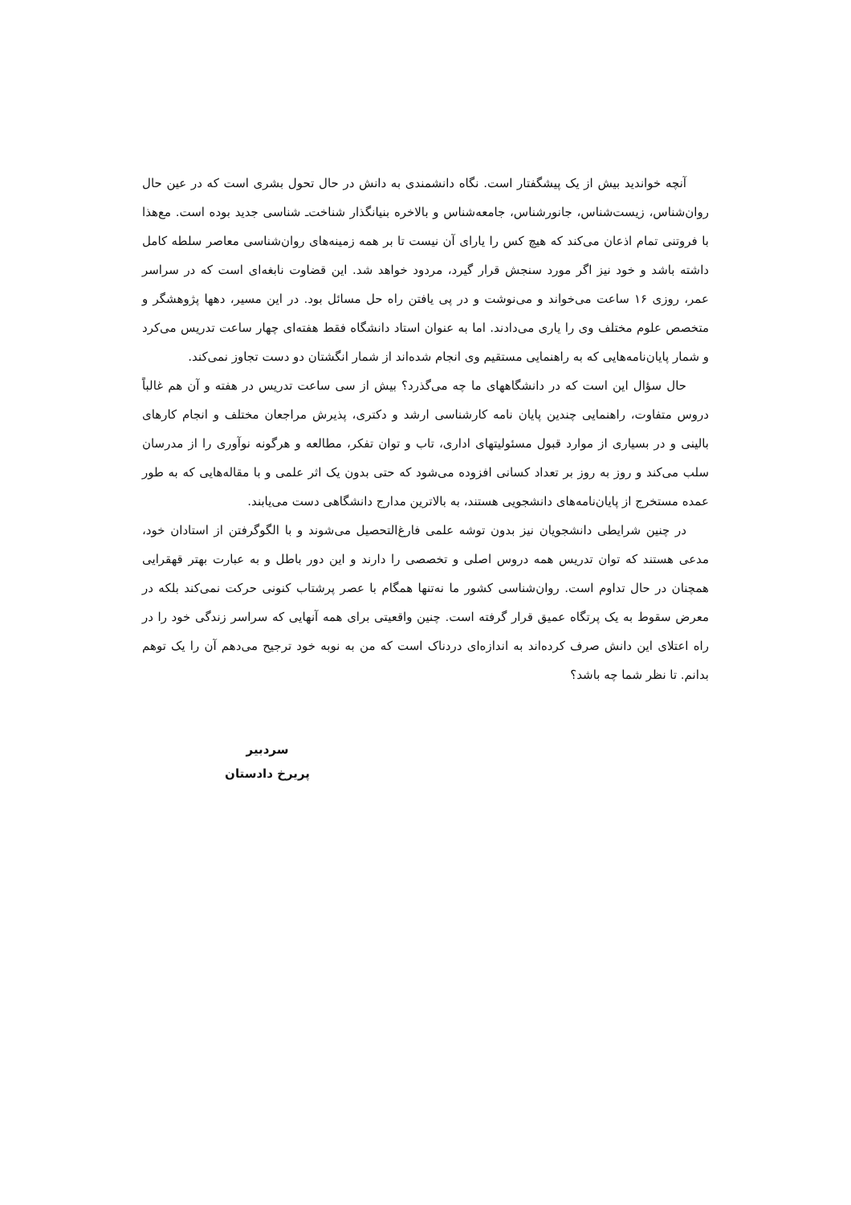آنچه خواندید بیش از یک پیشگفتار است. نگاه دانشمندی به دانش در حال تحول بشری است که در عین حال روان‌شناس، زیست‌شناس، جانورشناس، جامعه‌شناس و بالاخره بنیانگذار شناخت‌ـ شناسی جدید بوده است. مع‌هذا با فروتنی تمام اذعان می‌کند که هیچ کس را یارای آن نیست تا بر همه زمینه‌های روان‌شناسی معاصر سلطه کامل داشته باشد و خود نیز اگر مورد سنجش قرار گیرد، مردود خواهد شد. این قضاوت نابغه‌ای است که در سراسر عمر، روزی ۱۶ ساعت می‌خواند و می‌نوشت و در پی یافتن راه حل مسائل بود. در این مسیر، دهها پژوهشگر و متخصص علوم مختلف وی را یاری می‌دادند. اما به عنوان استاد دانشگاه فقط هفته‌ای چهار ساعت تدریس می‌کرد و شمار پایان‌نامه‌هایی که به راهنمایی مستقیم وی انجام شده‌اند از شمار انگشتان دو دست تجاوز نمی‌کند.
حال سؤال این است که در دانشگاههای ما چه می‌گذرد؟ بیش از سی ساعت تدریس در هفته و آن هم غالباً دروس متفاوت، راهنمایی چندین پایان نامه کارشناسی ارشد و دکتری، پذیرش مراجعان مختلف و انجام کارهای بالینی و در بسیاری از موارد قبول مسئولیتهای اداری، تاب و توان تفکر، مطالعه و هرگونه نوآوری را از مدرسان سلب می‌کند و روز به روز بر تعداد کسانی افزوده می‌شود که حتی بدون یک اثر علمی و با مقاله‌هایی که به طور عمده مستخرج از پایان‌نامه‌های دانشجویی هستند، به بالاترین مدارج دانشگاهی دست می‌یابند.
در چنین شرایطی دانشجویان نیز بدون توشه علمی فارغ‌التحصیل می‌شوند و با الگوگرفتن از استادان خود، مدعی هستند که توان تدریس همه دروس اصلی و تخصصی را دارند و این دور باطل و به عبارت بهتر قهقرایی همچنان در حال تداوم است. روان‌شناسی کشور ما نه‌تنها همگام با عصر پرشتاب کنونی حرکت نمی‌کند بلکه در معرض سقوط به یک پرتگاه عمیق قرار گرفته است. چنین واقعیتی برای همه آنهایی که سراسر زندگی خود را در راه اعتلای این دانش صرف کرده‌اند به اندازه‌ای دردناک است که من به نوبه خود ترجیح می‌دهم آن را یک توهم بدانم. تا نظر شما چه باشد؟
سردبیر
پریرخ دادستان